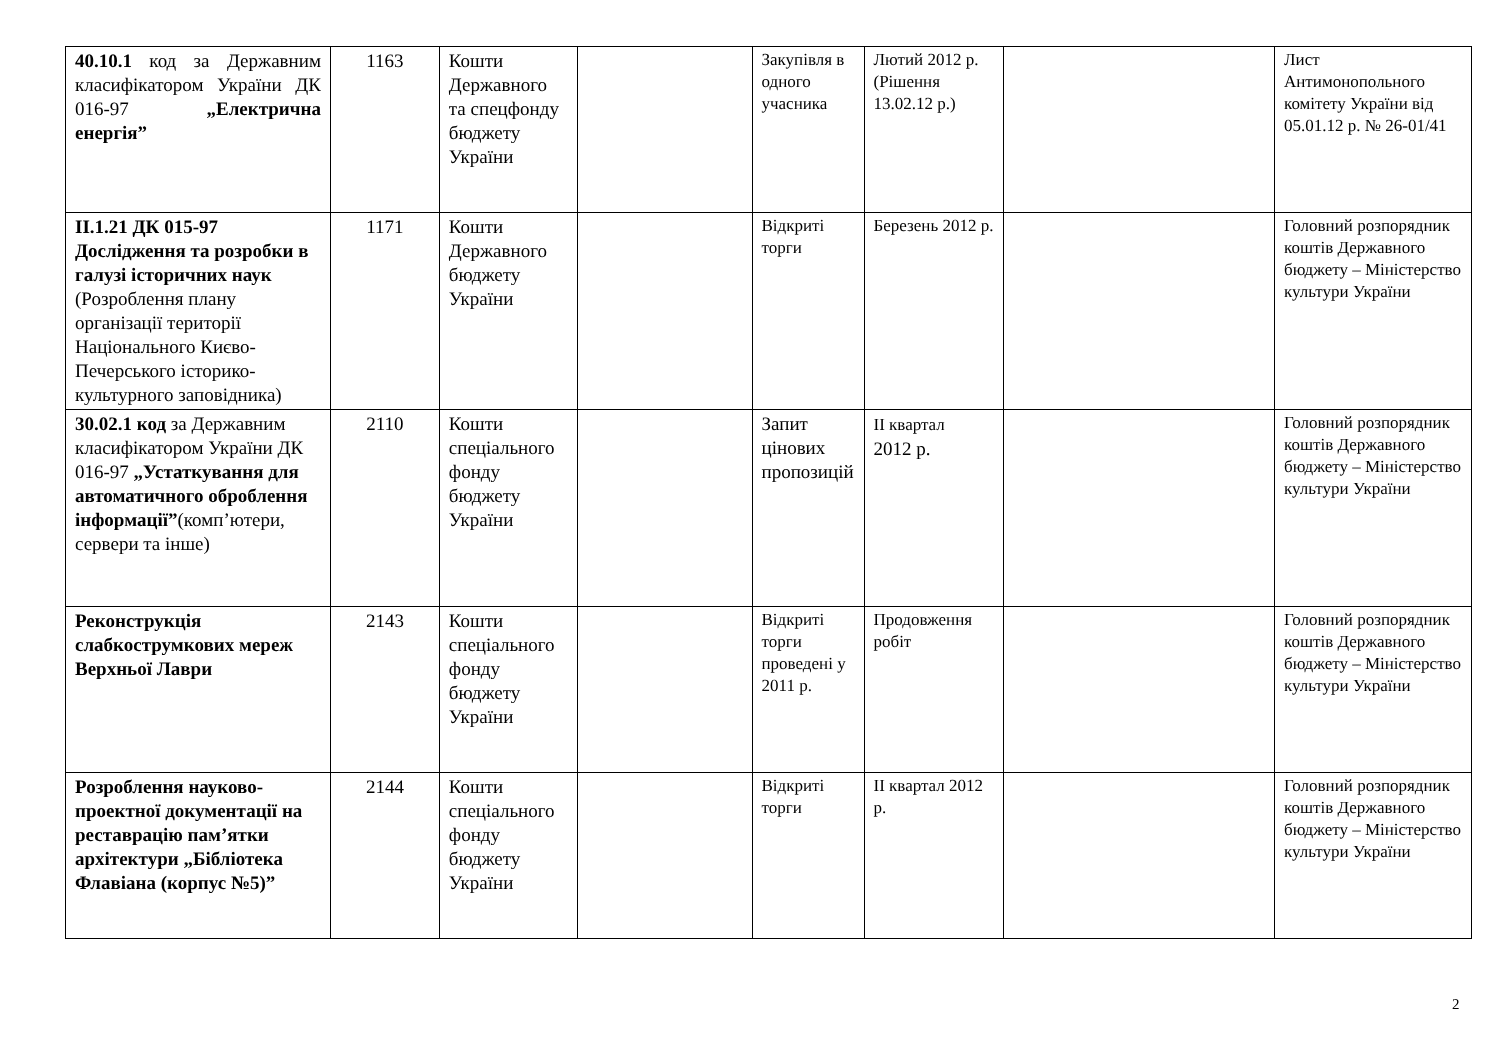| 40.10.1 код за Державним класифікатором України ДК 016-97 „Електрична енергія” | 1163 | Кошти Державного та спецфонду бюджету України | | Закупівля в одного учасника | Лютий 2012 р. (Рішення 13.02.12 р.) | | Лист Антимонопольного комітету України від 05.01.12 р. № 26-01/41 |
| ІІ.1.21 ДК 015-97 Дослідження та розробки в галузі історичних наук (Розроблення плану організації території Національного Києво-Печерського історико-культурного заповідника) | 1171 | Кошти Державного бюджету України | | Відкриті торги | Березень 2012 р. | | Головний розпорядник коштів Державного бюджету – Міністерство культури України |
| 30.02.1 код за Державним класифікатором України ДК 016-97 „Устаткування для автоматичного оброблення інформації” (комп’ютери, сервери та інше) | 2110 | Кошти спеціального фонду бюджету України | | Запит цінових пропозицій | ІІ квартал 2012 р. | | Головний розпорядник коштів Державного бюджету – Міністерство культури України |
| Реконструкція слабкострумкових мереж Верхньої Лаври | 2143 | Кошти спеціального фонду бюджету України | | Відкриті торги проведені у 2011 р. | Продовження робіт | | Головний розпорядник коштів Державного бюджету – Міністерство культури України |
| Розроблення науково-проектної документації на реставрацію пам’ятки архітектури „Бібліотека Флавіана (корпус №5)” | 2144 | Кошти спеціального фонду бюджету України | | Відкриті торги | ІІ квартал 2012 р. | | Головний розпорядник коштів Державного бюджету – Міністерство культури України |
2